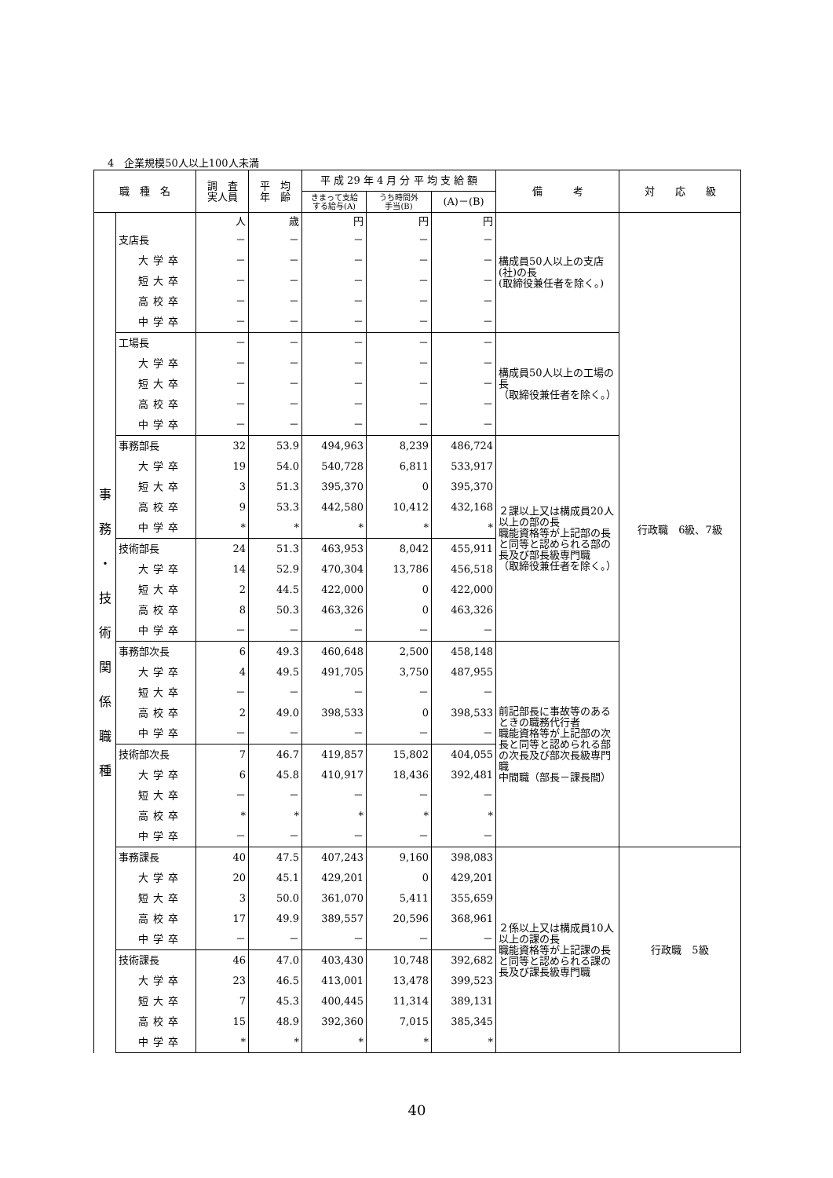4　企業規模50人以上100人未満
| 職 種 名 | | 調 査 実人員 | 平 均 年 齢 | 平 成 29 年 4 月 分 平 均 支 給 額 | | | 備 考 | 対 応 級 |
| --- | --- | --- | --- | --- | --- | --- | --- | --- |
| | | | | きまって支給 する給与(A) | うち時間外 手当(B) | (A)－(B) | | |
| 事 務 ・ 技 術 関 係 職 種 | | 人 | 歳 | 円 | 円 | 円 | 構成員50人以上の支店(社)の長 (取締役兼任者を除く。) | 行政職 6級、7級 |
| | 支店長 | － | － | － | － | － | | |
| | 大学卒 | － | － | － | － | － | | |
| | 短大卒 | － | － | － | － | － | | |
| | 高校卒 | － | － | － | － | － | | |
| | 中学卒 | － | － | － | － | － | | |
| | 工場長 | － | － | － | － | － | 構成員50人以上の工場の長 （取締役兼任者を除く。） | |
| | 大学卒 | － | － | － | － | － | | |
| | 短大卒 | － | － | － | － | － | | |
| | 高校卒 | － | － | － | － | － | | |
| | 中学卒 | － | － | － | － | － | | |
| | 事務部長 | 32 | 53.9 | 494,963 | 8,239 | 486,724 | ２課以上又は構成員20人以上の部の長 職能資格等が上記部の長と同等と認められる部の長及び部長級専門職 （取締役兼任者を除く。） | |
| | 大学卒 | 19 | 54.0 | 540,728 | 6,811 | 533,917 | | |
| | 短大卒 | 3 | 51.3 | 395,370 | 0 | 395,370 | | |
| | 高校卒 | 9 | 53.3 | 442,580 | 10,412 | 432,168 | | |
| | 中学卒 | * | * | * | * | * | | |
| | 技術部長 | 24 | 51.3 | 463,953 | 8,042 | 455,911 | | |
| | 大学卒 | 14 | 52.9 | 470,304 | 13,786 | 456,518 | | |
| | 短大卒 | 2 | 44.5 | 422,000 | 0 | 422,000 | | |
| | 高校卒 | 8 | 50.3 | 463,326 | 0 | 463,326 | | |
| | 中学卒 | － | － | － | － | － | | |
| | 事務部次長 | 6 | 49.3 | 460,648 | 2,500 | 458,148 | 前記部長に事故等のあるときの職務代行者 職能資格等が上記部の次長と同等と認められる部の次長及び部次長級専門職 中間職（部長－課長間） | |
| | 大学卒 | 4 | 49.5 | 491,705 | 3,750 | 487,955 | | |
| | 短大卒 | － | － | － | － | － | | |
| | 高校卒 | 2 | 49.0 | 398,533 | 0 | 398,533 | | |
| | 中学卒 | － | － | － | － | － | | |
| | 技術部次長 | 7 | 46.7 | 419,857 | 15,802 | 404,055 | | |
| | 大学卒 | 6 | 45.8 | 410,917 | 18,436 | 392,481 | | |
| | 短大卒 | － | － | － | － | － | | |
| | 高校卒 | * | * | * | * | * | | |
| | 中学卒 | － | － | － | － | － | | |
| | 事務課長 | 40 | 47.5 | 407,243 | 9,160 | 398,083 | ２係以上又は構成員10人以上の課の長 職能資格等が上記課の長と同等と認められる課の長及び課長級専門職 | 行政職 5級 |
| | 大学卒 | 20 | 45.1 | 429,201 | 0 | 429,201 | | |
| | 短大卒 | 3 | 50.0 | 361,070 | 5,411 | 355,659 | | |
| | 高校卒 | 17 | 49.9 | 389,557 | 20,596 | 368,961 | | |
| | 中学卒 | － | － | － | － | － | | |
| | 技術課長 | 46 | 47.0 | 403,430 | 10,748 | 392,682 | | |
| | 大学卒 | 23 | 46.5 | 413,001 | 13,478 | 399,523 | | |
| | 短大卒 | 7 | 45.3 | 400,445 | 11,314 | 389,131 | | |
| | 高校卒 | 15 | 48.9 | 392,360 | 7,015 | 385,345 | | |
| | 中学卒 | * | * | * | * | * | | |
40